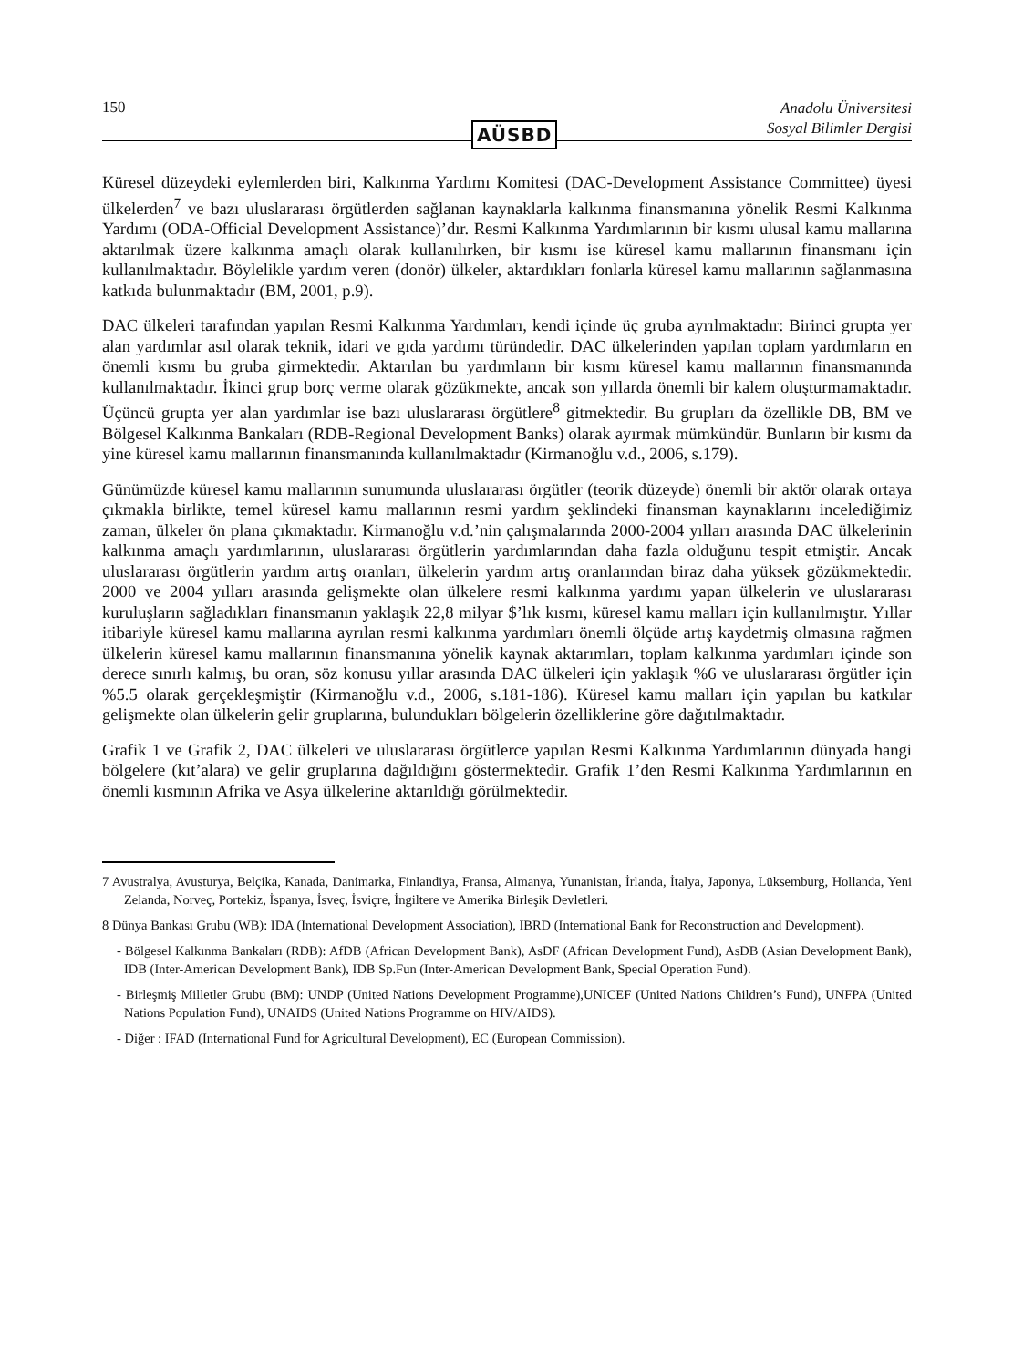150 Anadolu Üniversitesi
Sosyal Bilimler Dergisi
AÜSBD
Küresel düzeydeki eylemlerden biri, Kalkınma Yardımı Komitesi (DAC-Development Assistance Committee) üyesi ülkelerden<sup>7</sup> ve bazı uluslararası örgütlerden sağlanan kaynaklarla kalkınma finansmanına yönelik Resmi Kalkınma Yardımı (ODA-Official Development Assistance)’dır. Resmi Kalkınma Yardımlarının bir kısmı ulusal kamu mallarına aktarılmak üzere kalkınma amaçlı olarak kullanılırken, bir kısmı ise küresel kamu mallarının finansmanı için kullanılmaktadır. Böylelikle yardım veren (donör) ülkeler, aktardıkları fonlarla küresel kamu mallarının sağlanmasına katkıda bulunmaktadır (BM, 2001, p.9).
DAC ülkeleri tarafından yapılan Resmi Kalkınma Yardımları, kendi içinde üç gruba ayrılmaktadır: Birinci grupta yer alan yardımlar asıl olarak teknik, idari ve gıda yardımı türündedir. DAC ülkelerinden yapılan toplam yardımların en önemli kısmı bu gruba girmektedir. Aktarılan bu yardımların bir kısmı küresel kamu mallarının finansmanında kullanılmaktadır. İkinci grup borç verme olarak gözükmekte, ancak son yıllarda önemli bir kalem oluşturmamaktadır. Üçüncü grupta yer alan yardımlar ise bazı uluslararası örgütlere<sup>8</sup> gitmektedir. Bu grupları da özellikle DB, BM ve Bölgesel Kalkınma Bankaları (RDB-Regional Development Banks) olarak ayırmak mümkündür. Bunların bir kısmı da yine küresel kamu mallarının finansmanında kullanılmaktadır (Kirmanoğlu v.d., 2006, s.179).
Günümüzde küresel kamu mallarının sunumunda uluslararası örgütler (teorik düzeyde) önemli bir aktör olarak ortaya çıkmakla birlikte, temel küresel kamu mallarının resmi yardım şeklindeki finansman kaynaklarını incelediğimiz zaman, ülkeler ön plana çıkmaktadır. Kirmanoğlu v.d.’nin çalışmalarında 2000-2004 yılları arasında DAC ülkelerinin kalkınma amaçlı yardımlarının, uluslararası örgütlerin yardımlarından daha fazla olduğunu tespit etmiştir. Ancak uluslararası örgütlerin yardım artış oranları, ülkelerin yardım artış oranlarından biraz daha yüksek gözükmektedir. 2000 ve 2004 yılları arasında gelişmekte olan ülkelere resmi kalkınma yardımı yapan ülkelerin ve uluslararası kuruluşların sağladıkları finansmanın yaklaşık 22,8 milyar $’lık kısmı, küresel kamu malları için kullanılmıştır. Yıllar itibariyle küresel kamu mallarına ayrılan resmi kalkınma yardımları önemli ölçüde artış kaydetmiş olmasına rağmen ülkelerin küresel kamu mallarının finansmanına yönelik kaynak aktarımları, toplam kalkınma yardımları içinde son derece sınırlı kalmış, bu oran, söz konusu yıllar arasında DAC ülkeleri için yaklaşık %6 ve uluslararası örgütler için %5.5 olarak gerçekleşmiştir (Kirmanoğlu v.d., 2006, s.181-186). Küresel kamu malları için yapılan bu katkılar gelişmekte olan ülkelerin gelir gruplarına, bulundukları bölgelerin özelliklerine göre dağıtılmaktadır.
Grafik 1 ve Grafik 2, DAC ülkeleri ve uluslararası örgütlerce yapılan Resmi Kalkınma Yardımlarının dünyada hangi bölgelere (kıt’alara) ve gelir gruplarına dağıldığını göstermektedir. Grafik 1’den Resmi Kalkınma Yardımlarının en önemli kısmının Afrika ve Asya ülkelerine aktarıldığı görülmektedir.
7 Avustralya, Avusturya, Belçika, Kanada, Danimarka, Finlandiya, Fransa, Almanya, Yunanistan, İrlanda, İtalya, Japonya, Lüksemburg, Hollanda, Yeni Zelanda, Norveç, Portekiz, İspanya, İsveç, İsviçre, İngiltere ve Amerika Birleşik Devletleri.
8 Dünya Bankası Grubu (WB): IDA (International Development Association), IBRD (International Bank for Reconstruction and Development).
- Bölgesel Kalkınma Bankaları (RDB): AfDB (African Development Bank), AsDF (African Development Fund), AsDB (Asian Development Bank), IDB (Inter-American Development Bank), IDB Sp.Fun (Inter-American Development Bank, Special Operation Fund).
- Birleşmiş Milletler Grubu (BM): UNDP (United Nations Development Programme),UNICEF (United Nations Children’s Fund), UNFPA (United Nations Population Fund), UNAIDS (United Nations Programme on HIV/AIDS).
- Diğer : IFAD (International Fund for Agricultural Development), EC (European Commission).